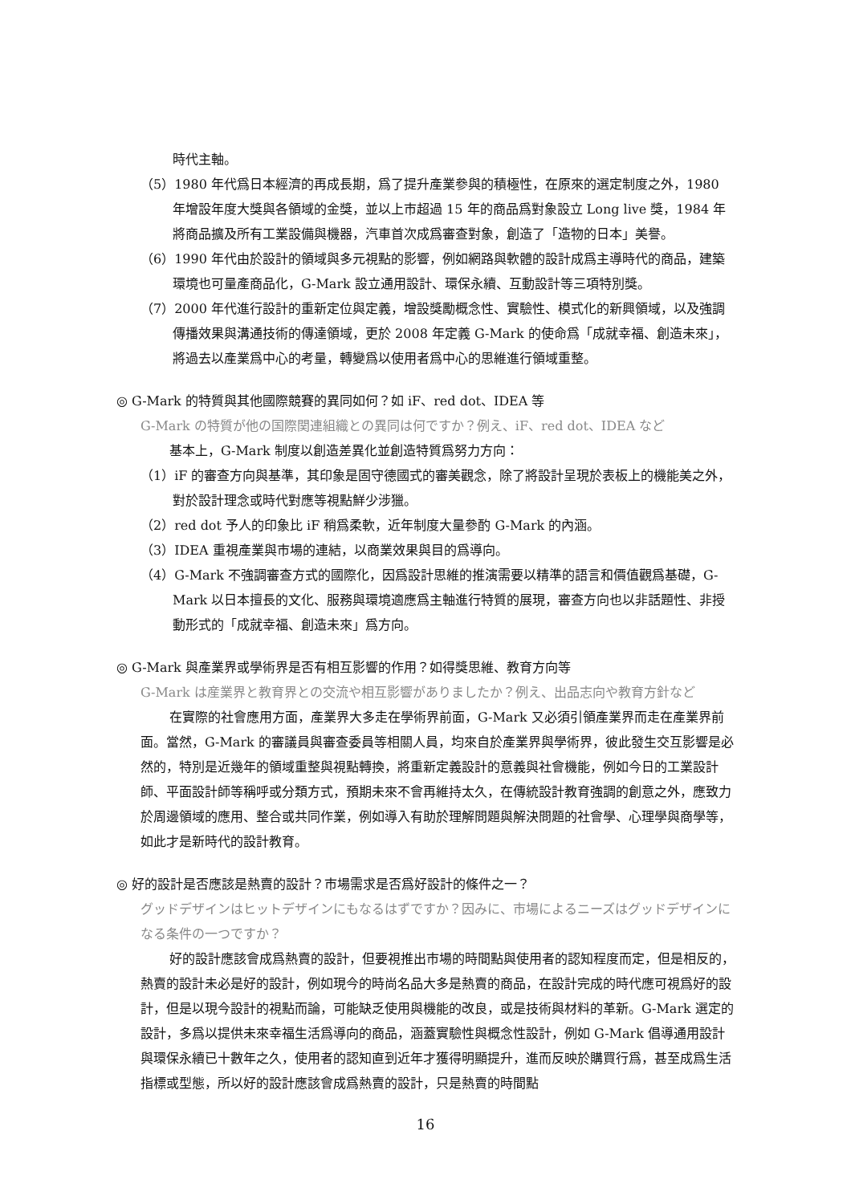時代主軸。
（5）1980 年代爲日本經濟的再成長期，爲了提升產業參與的積極性，在原來的選定制度之外，1980 年增設年度大獎與各領域的金獎，並以上市超過 15 年的商品爲對象設立 Long live 獎，1984 年將商品擴及所有工業設備與機器，汽車首次成爲審查對象，創造了「造物的日本」美譽。
（6）1990 年代由於設計的領域與多元視點的影響，例如網路與軟體的設計成爲主導時代的商品，建築環境也可量產商品化，G-Mark 設立通用設計、環保永續、互動設計等三項特別獎。
（7）2000 年代進行設計的重新定位與定義，增設獎勵概念性、實驗性、模式化的新興領域，以及強調傳播效果與溝通技術的傳達領域，更於 2008 年定義 G-Mark 的使命爲「成就幸福、創造未來」，將過去以產業爲中心的考量，轉變爲以使用者爲中心的思維進行領域重整。
◎ G-Mark 的特質與其他國際競賽的異同如何？如 iF、red dot、IDEA 等
G-Mark の特質が他の国際関連組織との異同は何ですか？例え、iF、red dot、IDEA など
基本上，G-Mark 制度以創造差異化並創造特質爲努力方向：
（1）iF 的審查方向與基準，其印象是固守德國式的審美觀念，除了將設計呈現於表板上的機能美之外，對於設計理念或時代對應等視點鮮少涉獵。
（2）red dot 予人的印象比 iF 稍爲柔軟，近年制度大量參酌 G-Mark 的內涵。
（3）IDEA 重視產業與市場的連結，以商業效果與目的爲導向。
（4）G-Mark 不強調審查方式的國際化，因爲設計思維的推演需要以精準的語言和價值觀爲基礎，G-Mark 以日本擅長的文化、服務與環境適應爲主軸進行特質的展現，審查方向也以非話題性、非授動形式的「成就幸福、創造未來」爲方向。
◎ G-Mark 與產業界或學術界是否有相互影響的作用？如得獎思維、教育方向等
G-Mark は産業界と教育界との交流や相互影響がありましたか？例え、出品志向や教育方針など
在實際的社會應用方面，產業界大多走在學術界前面，G-Mark 又必須引領產業界而走在產業界前面。當然，G-Mark 的審議員與審查委員等相關人員，均來自於產業界與學術界，彼此發生交互影響是必然的，特別是近幾年的領域重整與視點轉換，將重新定義設計的意義與社會機能，例如今日的工業設計師、平面設計師等稱呼或分類方式，預期未來不會再維持太久，在傳統設計教育強調的創意之外，應致力於周邊領域的應用、整合或共同作業，例如導入有助於理解問題與解決問題的社會學、心理學與商學等，如此才是新時代的設計教育。
◎ 好的設計是否應該是熱賣的設計？市場需求是否爲好設計的條件之一？
グッドデザインはヒットデザインにもなるはずですか？因みに、市場によるニーズはグッドデザインになる条件の一つですか？
好的設計應該會成爲熱賣的設計，但要視推出市場的時間點與使用者的認知程度而定，但是相反的，熱賣的設計未必是好的設計，例如現今的時尚名品大多是熱賣的商品，在設計完成的時代應可視爲好的設計，但是以現今設計的視點而論，可能缺乏使用與機能的改良，或是技術與材料的革新。G-Mark 選定的設計，多爲以提供未來幸福生活爲導向的商品，涵蓋實驗性與概念性設計，例如 G-Mark 倡導通用設計與環保永續已十數年之久，使用者的認知直到近年才獲得明顯提升，進而反映於購買行爲，甚至成爲生活指標或型態，所以好的設計應該會成爲熱賣的設計，只是熱賣的時間點
16